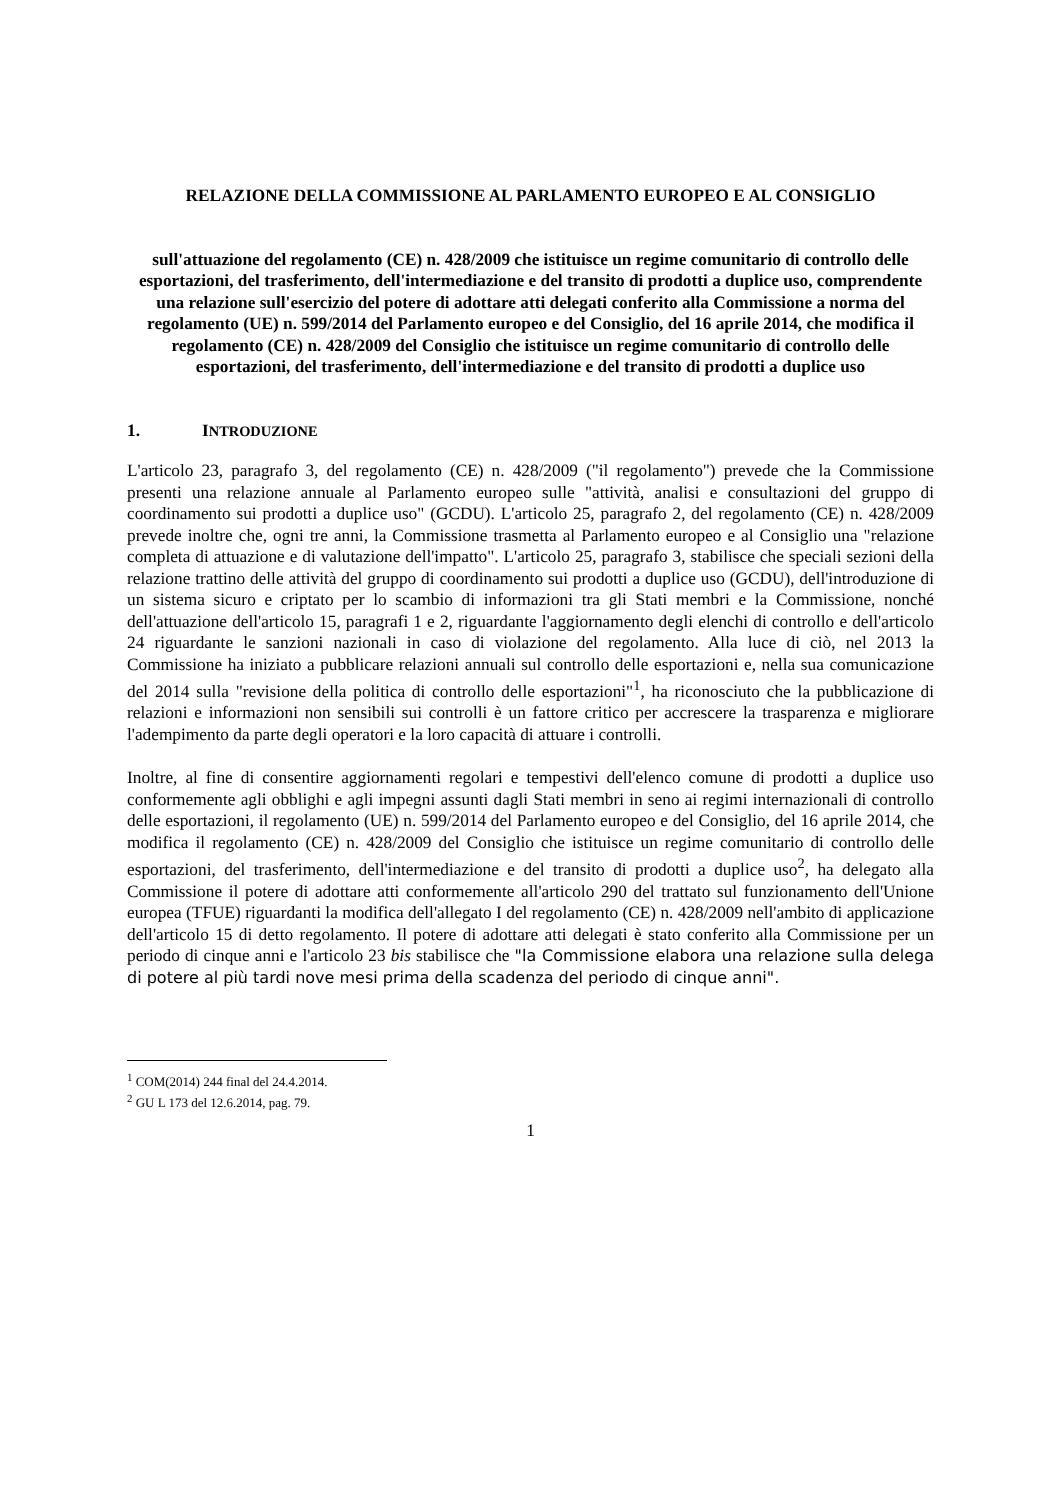RELAZIONE DELLA COMMISSIONE AL PARLAMENTO EUROPEO E AL CONSIGLIO
sull'attuazione del regolamento (CE) n. 428/2009 che istituisce un regime comunitario di controllo delle esportazioni, del trasferimento, dell'intermediazione e del transito di prodotti a duplice uso, comprendente una relazione sull'esercizio del potere di adottare atti delegati conferito alla Commissione a norma del regolamento (UE) n. 599/2014 del Parlamento europeo e del Consiglio, del 16 aprile 2014, che modifica il regolamento (CE) n. 428/2009 del Consiglio che istituisce un regime comunitario di controllo delle esportazioni, del trasferimento, dell'intermediazione e del transito di prodotti a duplice uso
1. INTRODUZIONE
L'articolo 23, paragrafo 3, del regolamento (CE) n. 428/2009 ("il regolamento") prevede che la Commissione presenti una relazione annuale al Parlamento europeo sulle "attività, analisi e consultazioni del gruppo di coordinamento sui prodotti a duplice uso" (GCDU). L'articolo 25, paragrafo 2, del regolamento (CE) n. 428/2009 prevede inoltre che, ogni tre anni, la Commissione trasmetta al Parlamento europeo e al Consiglio una "relazione completa di attuazione e di valutazione dell'impatto". L'articolo 25, paragrafo 3, stabilisce che speciali sezioni della relazione trattino delle attività del gruppo di coordinamento sui prodotti a duplice uso (GCDU), dell'introduzione di un sistema sicuro e criptato per lo scambio di informazioni tra gli Stati membri e la Commissione, nonché dell'attuazione dell'articolo 15, paragrafi 1 e 2, riguardante l'aggiornamento degli elenchi di controllo e dell'articolo 24 riguardante le sanzioni nazionali in caso di violazione del regolamento. Alla luce di ciò, nel 2013 la Commissione ha iniziato a pubblicare relazioni annuali sul controllo delle esportazioni e, nella sua comunicazione del 2014 sulla "revisione della politica di controllo delle esportazioni"<sup>1</sup>, ha riconosciuto che la pubblicazione di relazioni e informazioni non sensibili sui controlli è un fattore critico per accrescere la trasparenza e migliorare l'adempimento da parte degli operatori e la loro capacità di attuare i controlli.
Inoltre, al fine di consentire aggiornamenti regolari e tempestivi dell'elenco comune di prodotti a duplice uso conformemente agli obblighi e agli impegni assunti dagli Stati membri in seno ai regimi internazionali di controllo delle esportazioni, il regolamento (UE) n. 599/2014 del Parlamento europeo e del Consiglio, del 16 aprile 2014, che modifica il regolamento (CE) n. 428/2009 del Consiglio che istituisce un regime comunitario di controllo delle esportazioni, del trasferimento, dell'intermediazione e del transito di prodotti a duplice uso<sup>2</sup>, ha delegato alla Commissione il potere di adottare atti conformemente all'articolo 290 del trattato sul funzionamento dell'Unione europea (TFUE) riguardanti la modifica dell'allegato I del regolamento (CE) n. 428/2009 nell'ambito di applicazione dell'articolo 15 di detto regolamento. Il potere di adottare atti delegati è stato conferito alla Commissione per un periodo di cinque anni e l'articolo 23 bis stabilisce che "la Commissione elabora una relazione sulla delega di potere al più tardi nove mesi prima della scadenza del periodo di cinque anni".
<sup>1</sup> COM(2014) 244 final del 24.4.2014.
<sup>2</sup> GU L 173 del 12.6.2014, pag. 79.
1